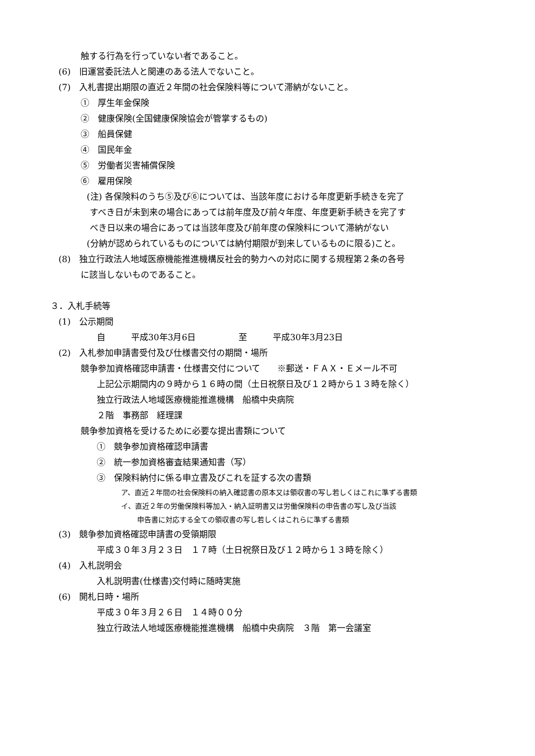触する行為を行っていない者であること。
(6)　旧運営委託法人と関連のある法人でないこと。
(7)　入札書提出期限の直近２年間の社会保険料等について滞納がないこと。
①　厚生年金保険
②　健康保険(全国健康保険協会が管掌するもの)
③　船員保健
④　国民年金
⑤　労働者災害補償保険
⑥　雇用保険
(注) 各保険料のうち⑤及び⑥については、当該年度における年度更新手続きを完了
すべき日が未到来の場合にあっては前年度及び前々年度、年度更新手続きを完了す
べき日以来の場合にあっては当該年度及び前年度の保険料について滞納がない
(分納が認められているものについては納付期限が到来しているものに限る)こと。
(8)　独立行政法人地域医療機能推進機構反社会的勢力への対応に関する規程第２条の各号
に該当しないものであること。
３．入札手続等
(1)　公示期間
自　　　平成30年3月6日　　　　　至　　　平成30年3月23日
(2)　入札参加申請書受付及び仕様書交付の期間・場所
競争参加資格確認申請書・仕様書交付について　　※郵送・ＦＡＸ・Ｅメール不可
上記公示期間内の９時から１６時の間（土日祝祭日及び１２時から１３時を除く）
独立行政法人地域医療機能推進機構　船橋中央病院
２階　事務部　経理課
競争参加資格を受けるために必要な提出書類について
①　競争参加資格確認申請書
②　統一参加資格審査結果通知書（写）
③　保険料納付に係る申立書及びこれを証する次の書類
ア、直近２年間の社会保険料の納入確認書の原本又は領収書の写し若しくはこれに準ずる書類
イ、直近２年の労働保険料等加入・納入証明書又は労働保険料の申告書の写し及び当該
申告書に対応する全ての領収書の写し若しくはこれらに準ずる書類
(3)　競争参加資格確認申請書の受領期限
平成３０年３月２３日　１７時（土日祝祭日及び１２時から１３時を除く）
(4)　入札説明会
入札説明書(仕様書)交付時に随時実施
(6)　開札日時・場所
平成３０年３月２６日　１４時００分
独立行政法人地域医療機能推進機構　船橋中央病院　３階　第一会議室